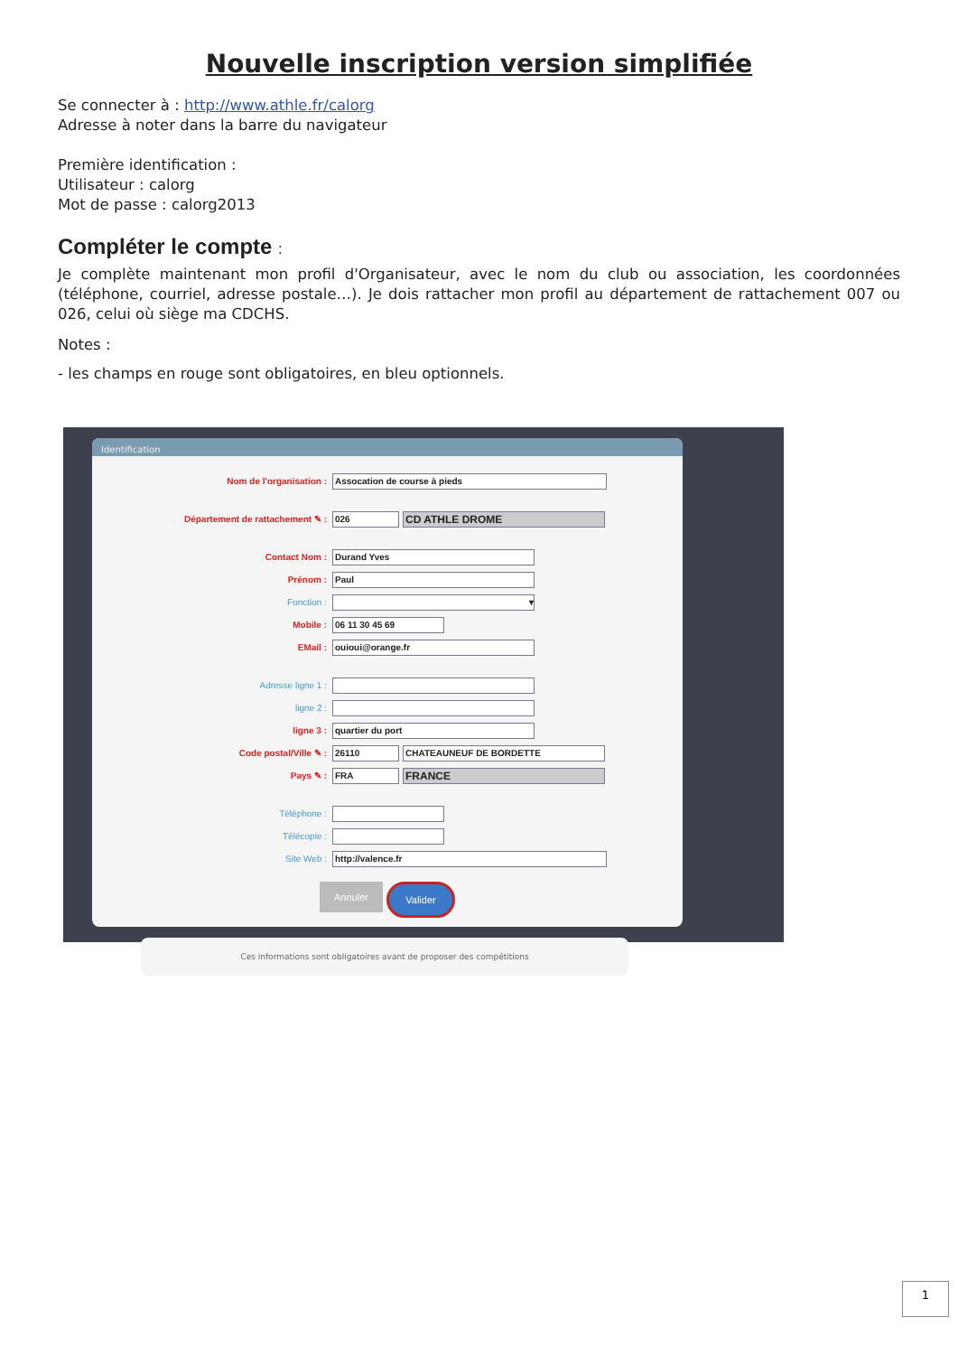Nouvelle inscription version simplifiée
Se connecter à : http://www.athle.fr/calorg
Adresse à noter dans la barre du navigateur
Première identification :
Utilisateur : calorg
Mot de passe : calorg2013
Compléter le compte :
Je complète maintenant mon profil d'Organisateur, avec le nom du club ou association, les coordonnées (téléphone, courriel, adresse postale…). Je dois rattacher mon profil au département de rattachement 007 ou 026, celui où siège ma CDCHS.
Notes :
- les champs en rouge sont obligatoires, en bleu optionnels.
Identification
Nom de l'organisation : Assocation de course à pieds
Département de rattachement ✎ : 026 CD ATHLE DROME
Contact Nom : Durand Yves
Prénom : Paul
Fonction : ▾
Mobile : 06 11 30 45 69
EMail : ouioui@orange.fr
Adresse ligne 1 :
ligne 2 :
ligne 3 : quartier du port
Code postal/Ville ✎ : 26110 CHATEAUNEUF DE BORDETTE
Pays ✎ : FRA FRANCE
Téléphone :
Télécopie :
Site Web : http://valence.fr
Annuler Valider
Ces informations sont obligatoires avant de proposer des compétitions
1